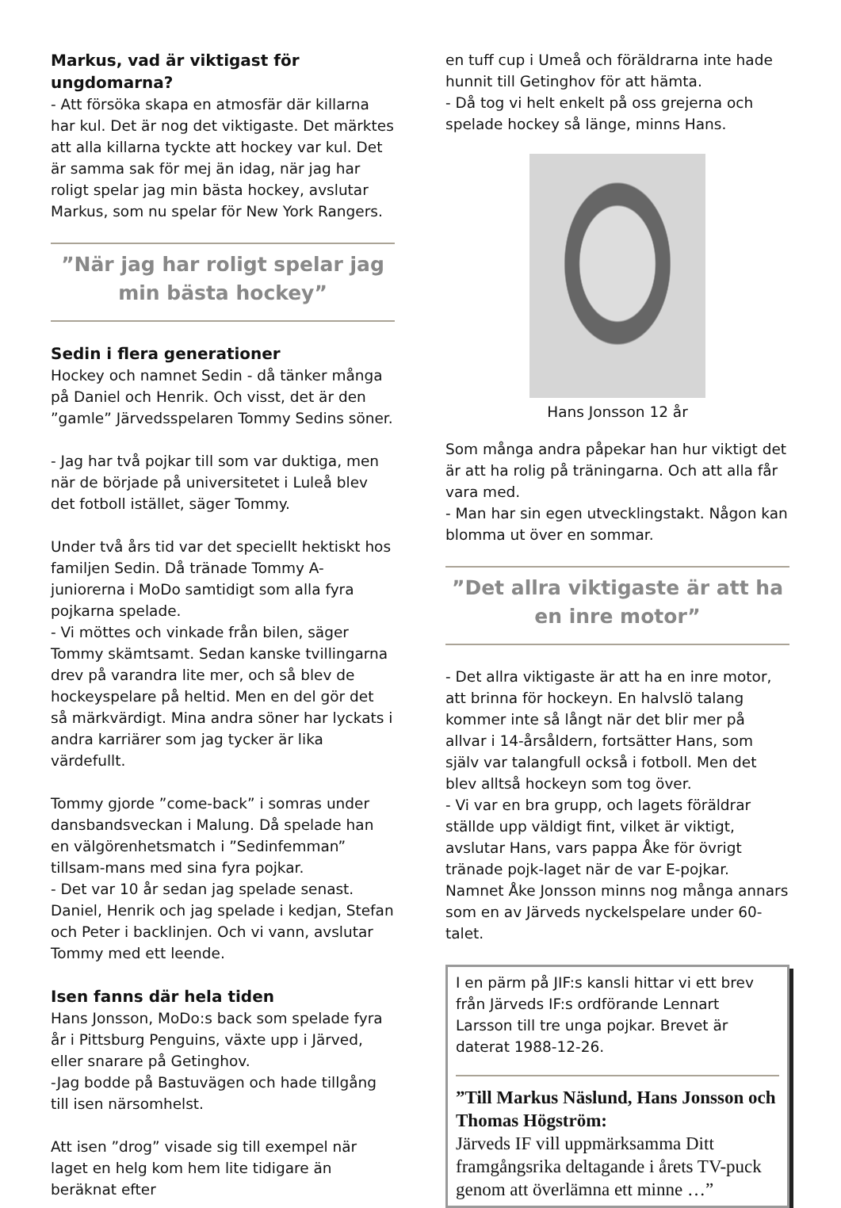Markus, vad är viktigast för ungdomarna?
- Att försöka skapa en atmosfär där killarna har kul. Det är nog det viktigaste. Det märktes att alla killarna tyckte att hockey var kul. Det är samma sak för mej än idag, när jag har roligt spelar jag min bästa hockey, avslutar Markus, som nu spelar för New York Rangers.
”När jag har roligt spelar jag min bästa hockey”
Sedin i flera generationer
Hockey och namnet Sedin - då tänker många på Daniel och Henrik. Och visst, det är den ”gamle” Järvedsspelaren Tommy Sedins söner.
- Jag har två pojkar till som var duktiga, men när de började på universitetet i Luleå blev det fotboll istället, säger Tommy.
Under två års tid var det speciellt hektiskt hos familjen Sedin. Då tränade Tommy A-juniorerna i MoDo samtidigt som alla fyra pojkarna spelade.
- Vi möttes och vinkade från bilen, säger Tommy skämtsamt. Sedan kanske tvillingarna drev på varandra lite mer, och så blev de hockeyspelare på heltid. Men en del gör det så märkvärdigt. Mina andra söner har lyckats i andra karriärer som jag tycker är lika värdefullt.
Tommy gjorde ”come-back” i somras under dansbandsveckan i Malung. Då spelade han en välgörenhetsmatch i ”Sedinfemman” tillsam-mans med sina fyra pojkar.
- Det var 10 år sedan jag spelade senast. Daniel, Henrik och jag spelade i kedjan, Stefan och Peter i backlinjen. Och vi vann, avslutar Tommy med ett leende.
Isen fanns där hela tiden
Hans Jonsson, MoDo:s back som spelade fyra år i Pittsburg Penguins, växte upp i Järved, eller snarare på Getinghov.
-Jag bodde på Bastuvägen och hade tillgång till isen närsomhelst.
Att isen ”drog” visade sig till exempel när laget en helg kom hem lite tidigare än beräknat efter
en tuff cup i Umeå och föräldrarna inte hade hunnit till Getinghov för att hämta.
- Då tog vi helt enkelt på oss grejerna och spelade hockey så länge, minns Hans.
Hans Jonsson 12 år
Som många andra påpekar han hur viktigt det är att ha rolig på träningarna. Och att alla får vara med.
- Man har sin egen utvecklingstakt. Någon kan blomma ut över en sommar.
”Det allra viktigaste är att ha en inre motor”
- Det allra viktigaste är att ha en inre motor, att brinna för hockeyn. En halvslö talang kommer inte så långt när det blir mer på allvar i 14-årsåldern, fortsätter Hans, som själv var talangfull också i fotboll. Men det blev alltså hockeyn som tog över.
- Vi var en bra grupp, och lagets föräldrar ställde upp väldigt fint, vilket är viktigt, avslutar Hans, vars pappa Åke för övrigt tränade pojk-laget när de var E-pojkar. Namnet Åke Jonsson minns nog många annars som en av Järveds nyckelspelare under 60-talet.
I en pärm på JIF:s kansli hittar vi ett brev från Järveds IF:s ordförande Lennart Larsson till tre unga pojkar. Brevet är daterat 1988-12-26.
”Till Markus Näslund, Hans Jonsson och Thomas Högström:
Järveds IF vill uppmärksamma Ditt framgångsrika deltagande i årets TV-puck genom att överlämna ett minne …”